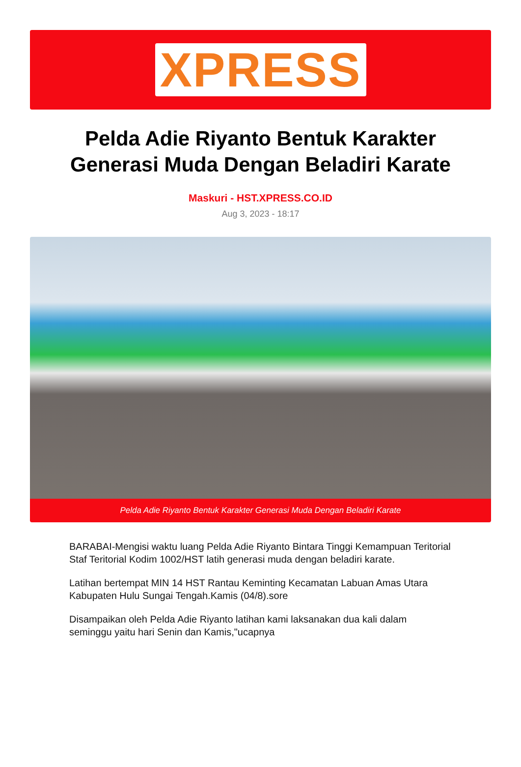XPRESS
Pelda Adie Riyanto Bentuk Karakter Generasi Muda Dengan Beladiri Karate
Maskuri - HST.XPRESS.CO.ID
Aug 3, 2023 - 18:17
Pelda Adie Riyanto Bentuk Karakter Generasi Muda Dengan Beladiri Karate
BARABAI-Mengisi waktu luang Pelda Adie Riyanto Bintara Tinggi Kemampuan Teritorial Staf Teritorial Kodim 1002/HST latih generasi muda dengan beladiri karate.
Latihan bertempat MIN 14 HST Rantau Keminting Kecamatan Labuan Amas Utara Kabupaten Hulu Sungai Tengah.Kamis (04/8).sore
Disampaikan oleh Pelda Adie Riyanto latihan kami laksanakan dua kali dalam seminggu yaitu hari Senin dan Kamis,"ucapnya